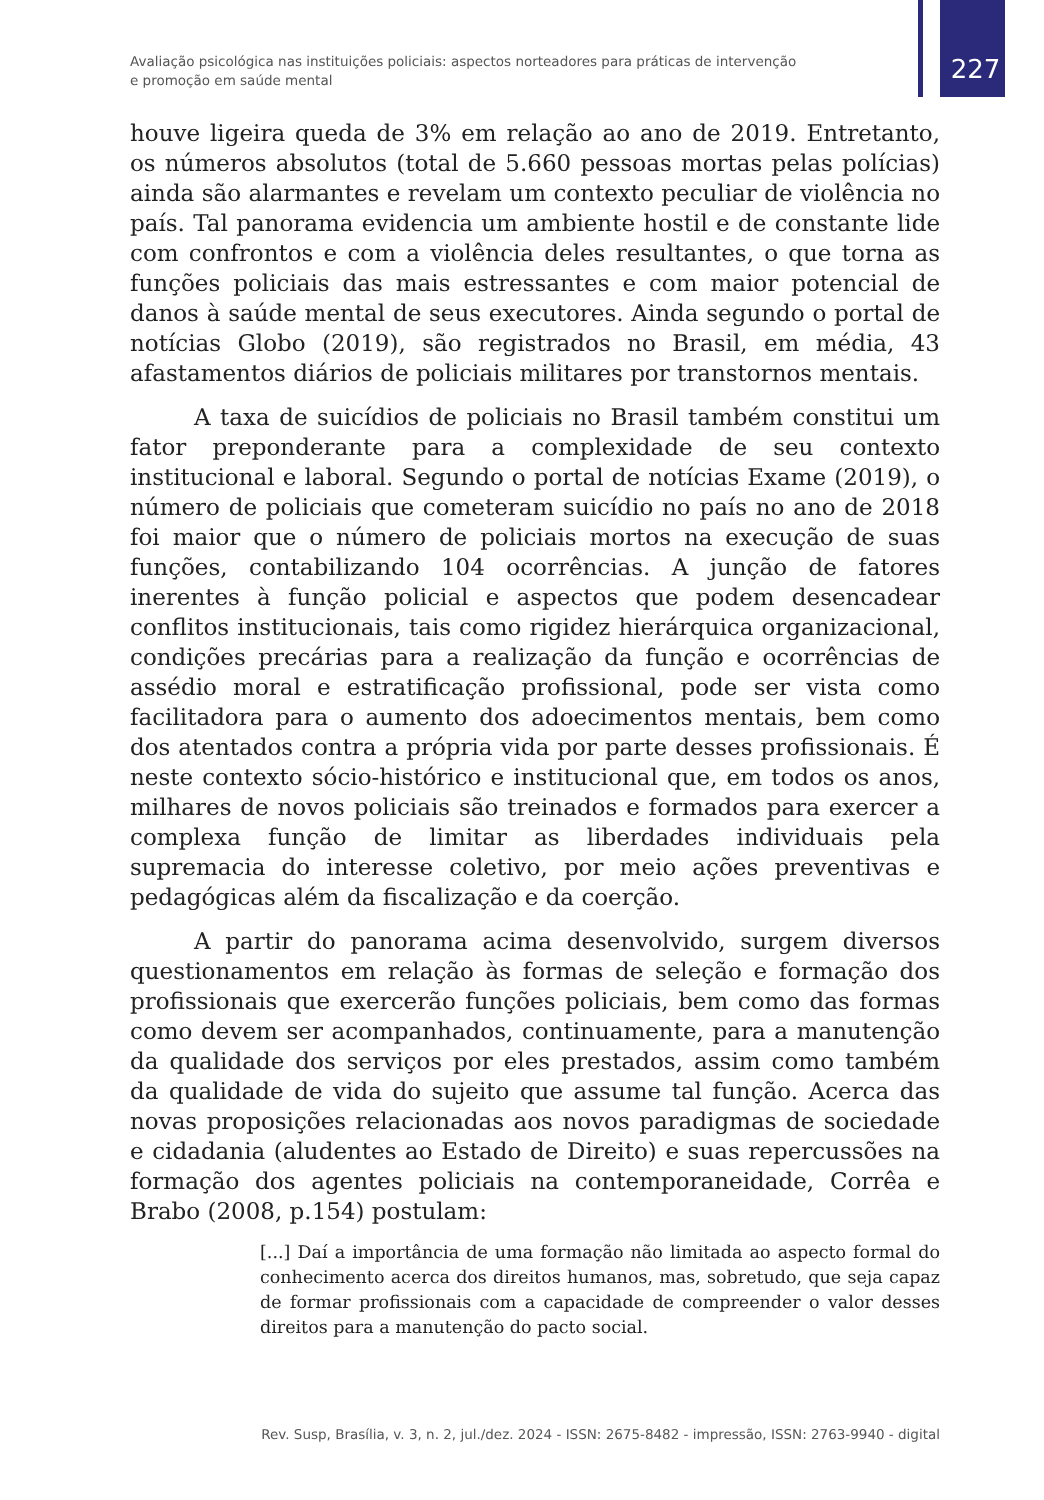Avaliação psicológica nas instituições policiais: aspectos norteadores para práticas de intervenção e promoção em saúde mental
227
houve ligeira queda de 3% em relação ao ano de 2019. Entretanto, os números absolutos (total de 5.660 pessoas mortas pelas polícias) ainda são alarmantes e revelam um contexto peculiar de violência no país. Tal panorama evidencia um ambiente hostil e de constante lide com confrontos e com a violência deles resultantes, o que torna as funções policiais das mais estressantes e com maior potencial de danos à saúde mental de seus executores. Ainda segundo o portal de notícias Globo (2019), são registrados no Brasil, em média, 43 afastamentos diários de policiais militares por transtornos mentais.
A taxa de suicídios de policiais no Brasil também constitui um fator preponderante para a complexidade de seu contexto institucional e laboral. Segundo o portal de notícias Exame (2019), o número de policiais que cometeram suicídio no país no ano de 2018 foi maior que o número de policiais mortos na execução de suas funções, contabilizando 104 ocorrências. A junção de fatores inerentes à função policial e aspectos que podem desencadear conflitos institucionais, tais como rigidez hierárquica organizacional, condições precárias para a realização da função e ocorrências de assédio moral e estratificação profissional, pode ser vista como facilitadora para o aumento dos adoecimentos mentais, bem como dos atentados contra a própria vida por parte desses profissionais. É neste contexto sócio-histórico e institucional que, em todos os anos, milhares de novos policiais são treinados e formados para exercer a complexa função de limitar as liberdades individuais pela supremacia do interesse coletivo, por meio ações preventivas e pedagógicas além da fiscalização e da coerção.
A partir do panorama acima desenvolvido, surgem diversos questionamentos em relação às formas de seleção e formação dos profissionais que exercerão funções policiais, bem como das formas como devem ser acompanhados, continuamente, para a manutenção da qualidade dos serviços por eles prestados, assim como também da qualidade de vida do sujeito que assume tal função. Acerca das novas proposições relacionadas aos novos paradigmas de sociedade e cidadania (aludentes ao Estado de Direito) e suas repercussões na formação dos agentes policiais na contemporaneidade, Corrêa e Brabo (2008, p.154) postulam:
[...] Daí a importância de uma formação não limitada ao aspecto formal do conhecimento acerca dos direitos humanos, mas, sobretudo, que seja capaz de formar profissionais com a capacidade de compreender o valor desses direitos para a manutenção do pacto social.
Rev. Susp, Brasília, v. 3, n. 2, jul./dez. 2024 - ISSN: 2675-8482 - impressão, ISSN: 2763-9940 - digital